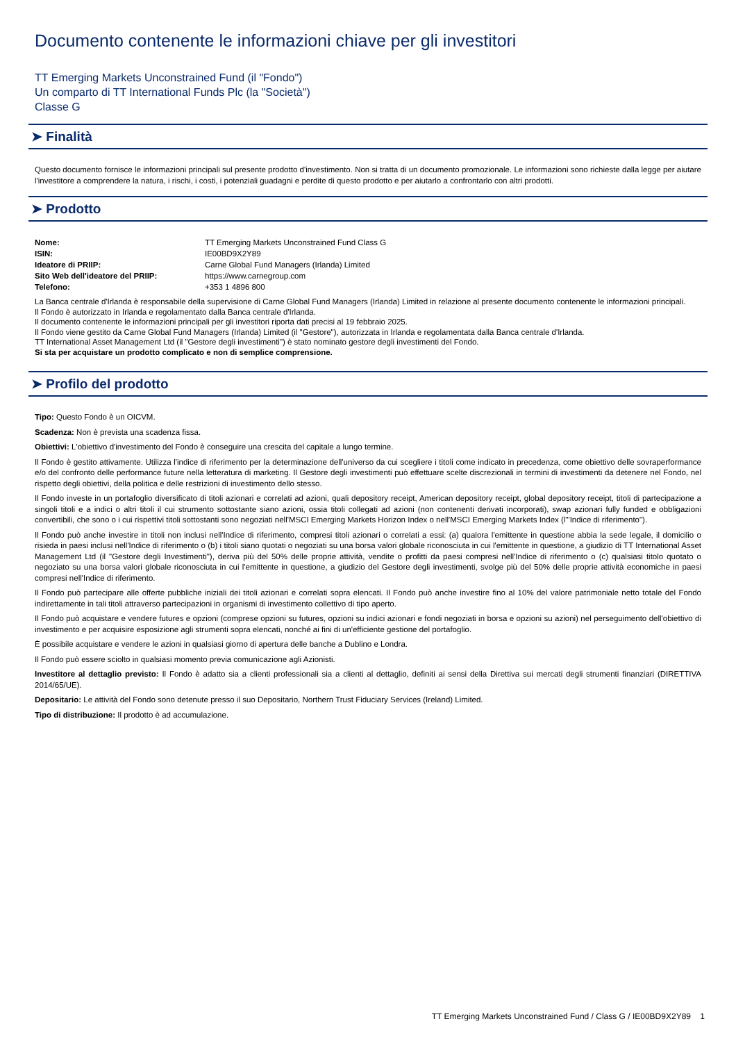Documento contenente le informazioni chiave per gli investitori
TT Emerging Markets Unconstrained Fund (il "Fondo")
Un comparto di TT International Funds Plc (la "Società")
Classe G
➤ Finalità
Questo documento fornisce le informazioni principali sul presente prodotto d'investimento. Non si tratta di un documento promozionale. Le informazioni sono richieste dalla legge per aiutare l'investitore a comprendere la natura, i rischi, i costi, i potenziali guadagni e perdite di questo prodotto e per aiutarlo a confrontarlo con altri prodotti.
➤ Prodotto
| Nome: | TT Emerging Markets Unconstrained Fund Class G |
| ISIN: | IE00BD9X2Y89 |
| Ideatore di PRIIP: | Carne Global Fund Managers (Irlanda) Limited |
| Sito Web dell'ideatore del PRIIP: | https://www.carnegroup.com |
| Telefono: | +353 1 4896 800 |
La Banca centrale d'Irlanda è responsabile della supervisione di Carne Global Fund Managers (Irlanda) Limited in relazione al presente documento contenente le informazioni principali.
Il Fondo è autorizzato in Irlanda e regolamentato dalla Banca centrale d'Irlanda.
Il documento contenente le informazioni principali per gli investitori riporta dati precisi al 19 febbraio 2025.
Il Fondo viene gestito da Carne Global Fund Managers (Irlanda) Limited (il "Gestore"), autorizzata in Irlanda e regolamentata dalla Banca centrale d'Irlanda.
TT International Asset Management Ltd (il "Gestore degli investimenti") è stato nominato gestore degli investimenti del Fondo.
Si sta per acquistare un prodotto complicato e non di semplice comprensione.
➤ Profilo del prodotto
Tipo: Questo Fondo è un OICVM.
Scadenza: Non è prevista una scadenza fissa.
Obiettivi: L'obiettivo d'investimento del Fondo è conseguire una crescita del capitale a lungo termine.
Il Fondo è gestito attivamente. Utilizza l'indice di riferimento per la determinazione dell'universo da cui scegliere i titoli come indicato in precedenza, come obiettivo delle sovraperformance e/o del confronto delle performance future nella letteratura di marketing. Il Gestore degli investimenti può effettuare scelte discrezionali in termini di investimenti da detenere nel Fondo, nel rispetto degli obiettivi, della politica e delle restrizioni di investimento dello stesso.
Il Fondo investe in un portafoglio diversificato di titoli azionari e correlati ad azioni, quali depository receipt, American depository receipt, global depository receipt, titoli di partecipazione a singoli titoli e a indici o altri titoli il cui strumento sottostante siano azioni, ossia titoli collegati ad azioni (non contenenti derivati incorporati), swap azionari fully funded e obbligazioni convertibili, che sono o i cui rispettivi titoli sottostanti sono negoziati nell'MSCI Emerging Markets Horizon Index o nell'MSCI Emerging Markets Index (l'"Indice di riferimento").
Il Fondo può anche investire in titoli non inclusi nell'Indice di riferimento, compresi titoli azionari o correlati a essi: (a) qualora l'emittente in questione abbia la sede legale, il domicilio o risieda in paesi inclusi nell'Indice di riferimento o (b) i titoli siano quotati o negoziati su una borsa valori globale riconosciuta in cui l'emittente in questione, a giudizio di TT International Asset Management Ltd (il "Gestore degli Investimenti"), deriva più del 50% delle proprie attività, vendite o profitti da paesi compresi nell'Indice di riferimento o (c) qualsiasi titolo quotato o negoziato su una borsa valori globale riconosciuta in cui l'emittente in questione, a giudizio del Gestore degli investimenti, svolge più del 50% delle proprie attività economiche in paesi compresi nell'Indice di riferimento.
Il Fondo può partecipare alle offerte pubbliche iniziali dei titoli azionari e correlati sopra elencati. Il Fondo può anche investire fino al 10% del valore patrimoniale netto totale del Fondo indirettamente in tali titoli attraverso partecipazioni in organismi di investimento collettivo di tipo aperto.
Il Fondo può acquistare e vendere futures e opzioni (comprese opzioni su futures, opzioni su indici azionari e fondi negoziati in borsa e opzioni su azioni) nel perseguimento dell'obiettivo di investimento e per acquisire esposizione agli strumenti sopra elencati, nonché ai fini di un'efficiente gestione del portafoglio.
È possibile acquistare e vendere le azioni in qualsiasi giorno di apertura delle banche a Dublino e Londra.
Il Fondo può essere sciolto in qualsiasi momento previa comunicazione agli Azionisti.
Investitore al dettaglio previsto: Il Fondo è adatto sia a clienti professionali sia a clienti al dettaglio, definiti ai sensi della Direttiva sui mercati degli strumenti finanziari (DIRETTIVA 2014/65/UE).
Depositario: Le attività del Fondo sono detenute presso il suo Depositario, Northern Trust Fiduciary Services (Ireland) Limited.
Tipo di distribuzione: Il prodotto è ad accumulazione.
TT Emerging Markets Unconstrained Fund / Class G / IE00BD9X2Y89 1